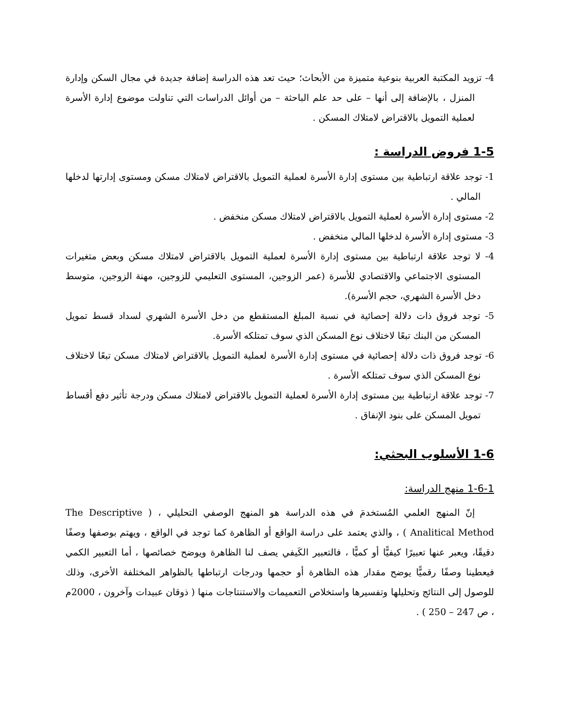4- تزويد المكتبة العربية بنوعية متميزة من الأبحاث؛ حيث تعد هذه الدراسة إضافة جديدة في مجال السكن وإدارة المنزل ، بالإضافة إلى أنها – على حد علم الباحثة – من أوائل الدراسات التي تناولت موضوع إدارة الأسرة لعملية التمويل بالاقتراض لامتلاك المسكن .
1-5 فروض الدراسة :
1- توجد علاقة ارتباطية بين مستوى إدارة الأسرة لعملية التمويل بالاقتراض لامتلاك مسكن ومستوى إدارتها لدخلها المالي .
2- مستوى إدارة الأسرة لعملية التمويل بالاقتراض لامتلاك مسكن منخفض .
3- مستوى إدارة الأسرة لدخلها المالي منخفض .
4- لا توجد علاقة ارتباطية بين مستوى إدارة الأسرة لعملية التمويل بالاقتراض لامتلاك مسكن وبعض متغيرات المستوى الاجتماعي والاقتصادي للأسرة (عمر الزوجين، المستوى التعليمي للزوجين، مهنة الزوجين، متوسط دخل الأسرة الشهري، حجم الأسرة).
5- توجد فروق ذات دلالة إحصائية في نسبة المبلغ المستقطع من دخل الأسرة الشهري لسداد قسط تمويل المسكن من البنك تبعًا لاختلاف نوع المسكن الذي سوف تمتلكه الأسرة.
6- توجد فروق ذات دلالة إحصائية في مستوى إدارة الأسرة لعملية التمويل بالاقتراض لامتلاك مسكن تبعًا لاختلاف نوع المسكن الذي سوف تمتلكه الأسرة .
7- توجد علاقة ارتباطية بين مستوى إدارة الأسرة لعملية التمويل بالاقتراض لامتلاك مسكن ودرجة تأثير دفع أقساط تمويل المسكن على بنود الإنفاق .
1-6 الأسلوب البحثي:
1-6-1 منهج الدراسة:
إنّ المنهج العلمي المُستخدمَ في هذه الدراسة هو المنهج الوصفي التحليلي ، ( The Descriptive Analitical Method ) ، والذي يعتمد على دراسة الواقع أو الظاهرة كما توجد في الواقع ، ويهتم بوصفها وصفًا دقيقًا، ويعبر عنها تعبيرًا كيفيًّا أو كميًّا ، فالتعبير الكَيفي يصف لنا الظاهرة ويوضح خصائصها ، أما التعبير الكمي فيعطينا وصفًا رقميًّا يوضح مقدار هذه الظاهرة أو حجمها ودرجات ارتباطها بالظواهر المختلفة الأخرى، وذلك للوصول إلى النتائج وتحليلها وتفسيرها واستخلاص التعميمات والاستنتاجات منها ( ذوقان عبيدات وآخرون ، 2000م ، ص 247 – 250 ) .